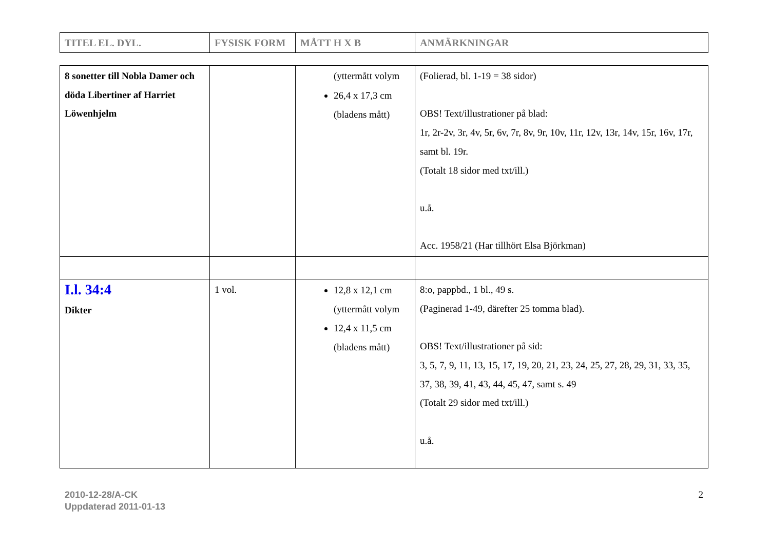| TITEL EL. DYL. | FYSISK FORM | MÅTT H X B | ANMÄRKNINGAR |
| --- | --- | --- | --- |
| 8 sonetter till Nobla Damer och döda Libertiner af Harriet Löwenhjelm | | (yttermått volym 26,4 x 17,3 cm (bladens mått) | (Folierad, bl. 1-19 = 38 sidor) OBS! Text/illustrationer på blad: 1r, 2r-2v, 3r, 4v, 5r, 6v, 7r, 8v, 9r, 10v, 11r, 12v, 13r, 14v, 15r, 16v, 17r, samt bl. 19r. (Totalt 18 sidor med txt/ill.) u.å. Acc. 1958/21 (Har tillhört Elsa Björkman) |
| I.l. 34:4 Dikter | 1 vol. | 12,8 x 12,1 cm (yttermått volym 12,4 x 11,5 cm (bladens mått) | 8:o, pappbd., 1 bl., 49 s. (Paginerad 1-49, därefter 25 tomma blad). OBS! Text/illustrationer på sid: 3, 5, 7, 9, 11, 13, 15, 17, 19, 20, 21, 23, 24, 25, 27, 28, 29, 31, 33, 35, 37, 38, 39, 41, 43, 44, 45, 47, samt s. 49 (Totalt 29 sidor med txt/ill.) u.å. |
2010-12-28/A-CK
Uppdaterad 2011-01-13
2